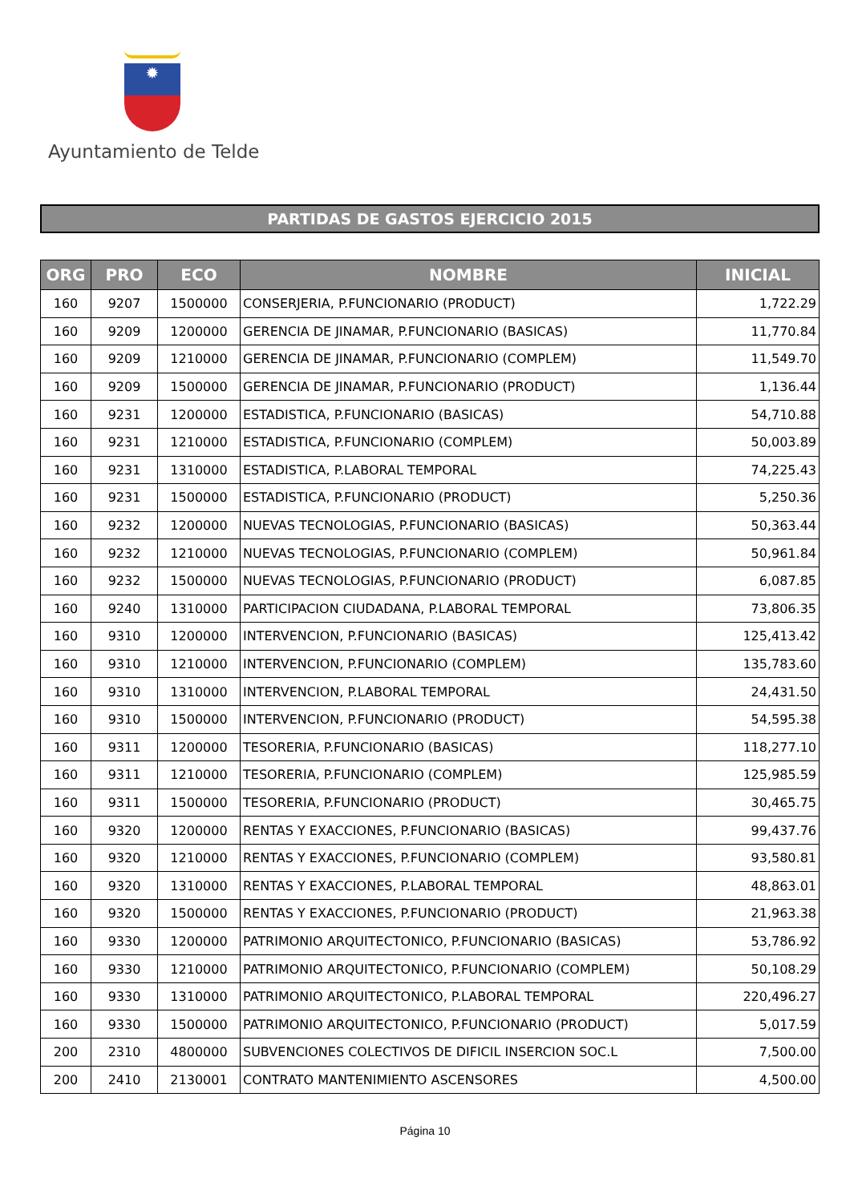✹
Ayuntamiento de Telde
PARTIDAS DE GASTOS EJERCICIO 2015
| ORG | PRO | ECO | NOMBRE | INICIAL |
| --- | --- | --- | --- | --- |
| 160 | 9207 | 1500000 | CONSERJERIA, P.FUNCIONARIO (PRODUCT) | 1,722.29 |
| 160 | 9209 | 1200000 | GERENCIA DE JINAMAR, P.FUNCIONARIO (BASICAS) | 11,770.84 |
| 160 | 9209 | 1210000 | GERENCIA DE JINAMAR, P.FUNCIONARIO (COMPLEM) | 11,549.70 |
| 160 | 9209 | 1500000 | GERENCIA DE JINAMAR, P.FUNCIONARIO (PRODUCT) | 1,136.44 |
| 160 | 9231 | 1200000 | ESTADISTICA, P.FUNCIONARIO (BASICAS) | 54,710.88 |
| 160 | 9231 | 1210000 | ESTADISTICA, P.FUNCIONARIO (COMPLEM) | 50,003.89 |
| 160 | 9231 | 1310000 | ESTADISTICA, P.LABORAL TEMPORAL | 74,225.43 |
| 160 | 9231 | 1500000 | ESTADISTICA, P.FUNCIONARIO (PRODUCT) | 5,250.36 |
| 160 | 9232 | 1200000 | NUEVAS TECNOLOGIAS, P.FUNCIONARIO (BASICAS) | 50,363.44 |
| 160 | 9232 | 1210000 | NUEVAS TECNOLOGIAS, P.FUNCIONARIO (COMPLEM) | 50,961.84 |
| 160 | 9232 | 1500000 | NUEVAS TECNOLOGIAS, P.FUNCIONARIO (PRODUCT) | 6,087.85 |
| 160 | 9240 | 1310000 | PARTICIPACION CIUDADANA, P.LABORAL TEMPORAL | 73,806.35 |
| 160 | 9310 | 1200000 | INTERVENCION, P.FUNCIONARIO (BASICAS) | 125,413.42 |
| 160 | 9310 | 1210000 | INTERVENCION, P.FUNCIONARIO (COMPLEM) | 135,783.60 |
| 160 | 9310 | 1310000 | INTERVENCION, P.LABORAL TEMPORAL | 24,431.50 |
| 160 | 9310 | 1500000 | INTERVENCION, P.FUNCIONARIO (PRODUCT) | 54,595.38 |
| 160 | 9311 | 1200000 | TESORERIA, P.FUNCIONARIO (BASICAS) | 118,277.10 |
| 160 | 9311 | 1210000 | TESORERIA, P.FUNCIONARIO (COMPLEM) | 125,985.59 |
| 160 | 9311 | 1500000 | TESORERIA, P.FUNCIONARIO (PRODUCT) | 30,465.75 |
| 160 | 9320 | 1200000 | RENTAS Y EXACCIONES, P.FUNCIONARIO (BASICAS) | 99,437.76 |
| 160 | 9320 | 1210000 | RENTAS Y EXACCIONES, P.FUNCIONARIO (COMPLEM) | 93,580.81 |
| 160 | 9320 | 1310000 | RENTAS Y EXACCIONES, P.LABORAL TEMPORAL | 48,863.01 |
| 160 | 9320 | 1500000 | RENTAS Y EXACCIONES, P.FUNCIONARIO (PRODUCT) | 21,963.38 |
| 160 | 9330 | 1200000 | PATRIMONIO ARQUITECTONICO, P.FUNCIONARIO (BASICAS) | 53,786.92 |
| 160 | 9330 | 1210000 | PATRIMONIO ARQUITECTONICO, P.FUNCIONARIO (COMPLEM) | 50,108.29 |
| 160 | 9330 | 1310000 | PATRIMONIO ARQUITECTONICO, P.LABORAL TEMPORAL | 220,496.27 |
| 160 | 9330 | 1500000 | PATRIMONIO ARQUITECTONICO, P.FUNCIONARIO (PRODUCT) | 5,017.59 |
| 200 | 2310 | 4800000 | SUBVENCIONES COLECTIVOS DE DIFICIL INSERCION SOC.L | 7,500.00 |
| 200 | 2410 | 2130001 | CONTRATO MANTENIMIENTO ASCENSORES | 4,500.00 |
Página 10